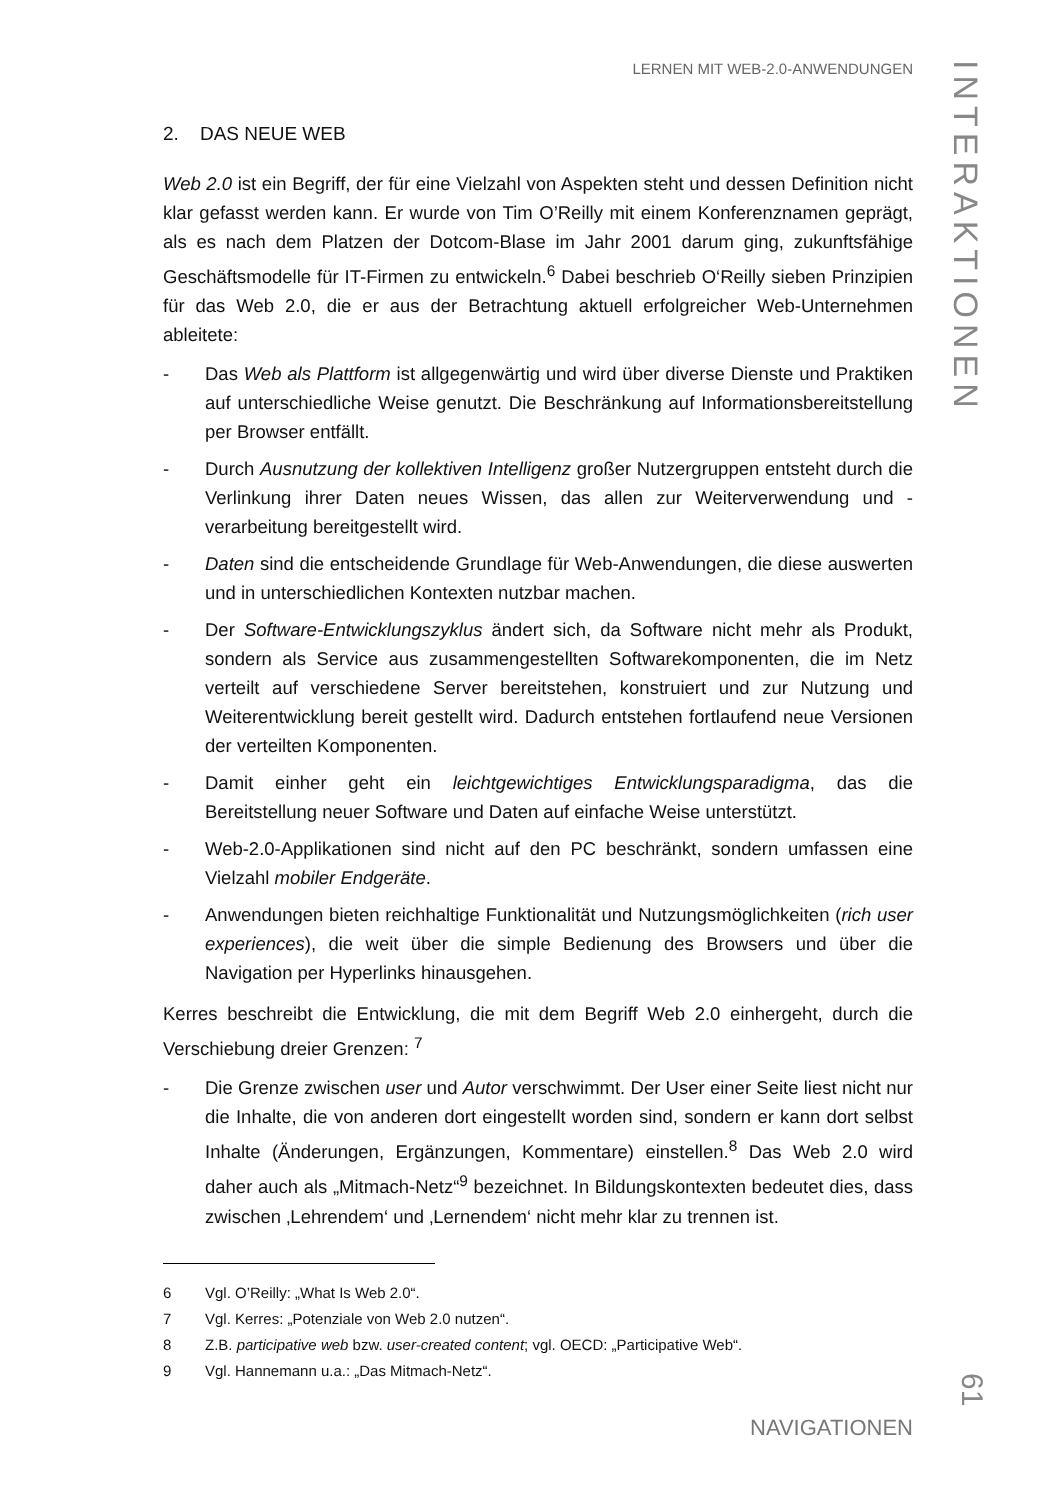LERNEN MIT WEB-2.0-ANWENDUNGEN
2. DAS NEUE WEB
Web 2.0 ist ein Begriff, der für eine Vielzahl von Aspekten steht und dessen Definition nicht klar gefasst werden kann. Er wurde von Tim O’Reilly mit einem Konferenznamen geprägt, als es nach dem Platzen der Dotcom-Blase im Jahr 2001 darum ging, zukunftsfähige Geschäftsmodelle für IT-Firmen zu entwickeln.<sup>6</sup> Dabei beschrieb O‘Reilly sieben Prinzipien für das Web 2.0, die er aus der Betrachtung aktuell erfolgreicher Web-Unternehmen ableitete:
- Das Web als Plattform ist allgegenwärtig und wird über diverse Dienste und Praktiken auf unterschiedliche Weise genutzt. Die Beschränkung auf Informationsbereitstellung per Browser entfällt.
- Durch Ausnutzung der kollektiven Intelligenz großer Nutzergruppen entsteht durch die Verlinkung ihrer Daten neues Wissen, das allen zur Weiterverwendung und -verarbeitung bereitgestellt wird.
- Daten sind die entscheidende Grundlage für Web-Anwendungen, die diese auswerten und in unterschiedlichen Kontexten nutzbar machen.
- Der Software-Entwicklungszyklus ändert sich, da Software nicht mehr als Produkt, sondern als Service aus zusammengestellten Softwarekomponenten, die im Netz verteilt auf verschiedene Server bereitstehen, konstruiert und zur Nutzung und Weiterentwicklung bereit gestellt wird. Dadurch entstehen fortlaufend neue Versionen der verteilten Komponenten.
- Damit einher geht ein leichtgewichtiges Entwicklungsparadigma, das die Bereitstellung neuer Software und Daten auf einfache Weise unterstützt.
- Web-2.0-Applikationen sind nicht auf den PC beschränkt, sondern umfassen eine Vielzahl mobiler Endgeräte.
- Anwendungen bieten reichhaltige Funktionalität und Nutzungsmöglichkeiten (rich user experiences), die weit über die simple Bedienung des Browsers und über die Navigation per Hyperlinks hinausgehen.
Kerres beschreibt die Entwicklung, die mit dem Begriff Web 2.0 einhergeht, durch die Verschiebung dreier Grenzen: <sup>7</sup>
- Die Grenze zwischen user und Autor verschwimmt. Der User einer Seite liest nicht nur die Inhalte, die von anderen dort eingestellt worden sind, sondern er kann dort selbst Inhalte (Änderungen, Ergänzungen, Kommentare) einstellen.<sup>8</sup> Das Web 2.0 wird daher auch als „Mitmach-Netz“<sup>9</sup> bezeichnet. In Bildungskontexten bedeutet dies, dass zwischen ‚Lehrendem‘ und ‚Lernendem‘ nicht mehr klar zu trennen ist.
6 Vgl. O’Reilly: „What Is Web 2.0“.
7 Vgl. Kerres: „Potenziale von Web 2.0 nutzen“.
8 Z.B. participative web bzw. user-created content; vgl. OECD: „Participative Web“.
9 Vgl. Hannemann u.a.: „Das Mitmach-Netz“.
NAVIGATIONEN
INTERAKTIONEN
61